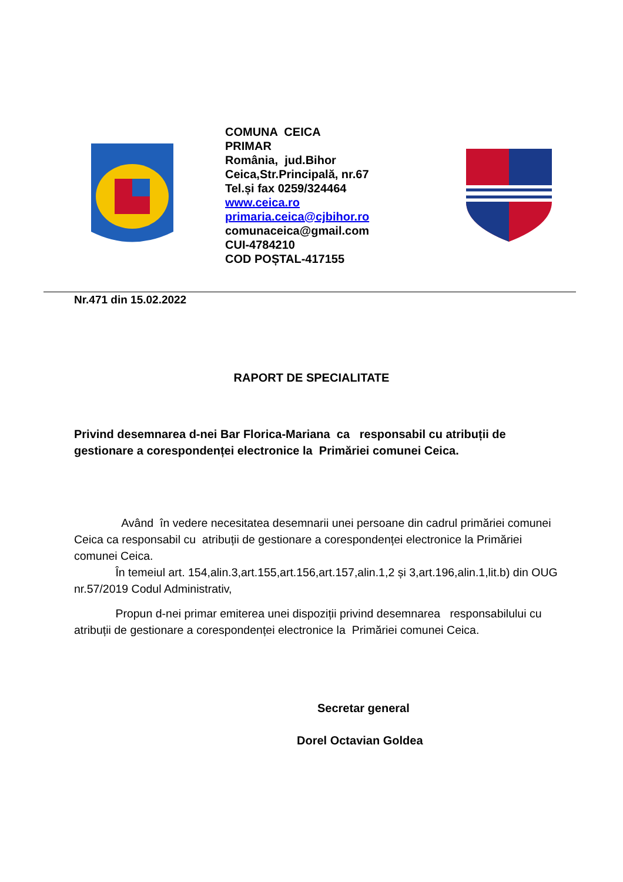COMUNA CEICA
PRIMAR
România, jud.Bihor
Ceica,Str.Principală, nr.67
Tel.și fax 0259/324464
www.ceica.ro
primaria.ceica@cjbihor.ro
comunaceica@gmail.com
CUI-4784210
COD POȘTAL-417155
Nr.471 din 15.02.2022
RAPORT DE SPECIALITATE
Privind desemnarea d-nei Bar Florica-Mariana ca responsabil cu atribuții de gestionare a corespondenței electronice la Primăriei comunei Ceica.
Având în vedere necesitatea desemnarii unei persoane din cadrul primăriei comunei Ceica ca responsabil cu atribuții de gestionare a corespondenței electronice la Primăriei comunei Ceica.
În temeiul art. 154,alin.3,art.155,art.156,art.157,alin.1,2 și 3,art.196,alin.1,lit.b) din OUG nr.57/2019 Codul Administrativ,
Propun d-nei primar emiterea unei dispoziții privind desemnarea responsabilului cu atribuții de gestionare a corespondenței electronice la Primăriei comunei Ceica.
Secretar general
Dorel Octavian Goldea